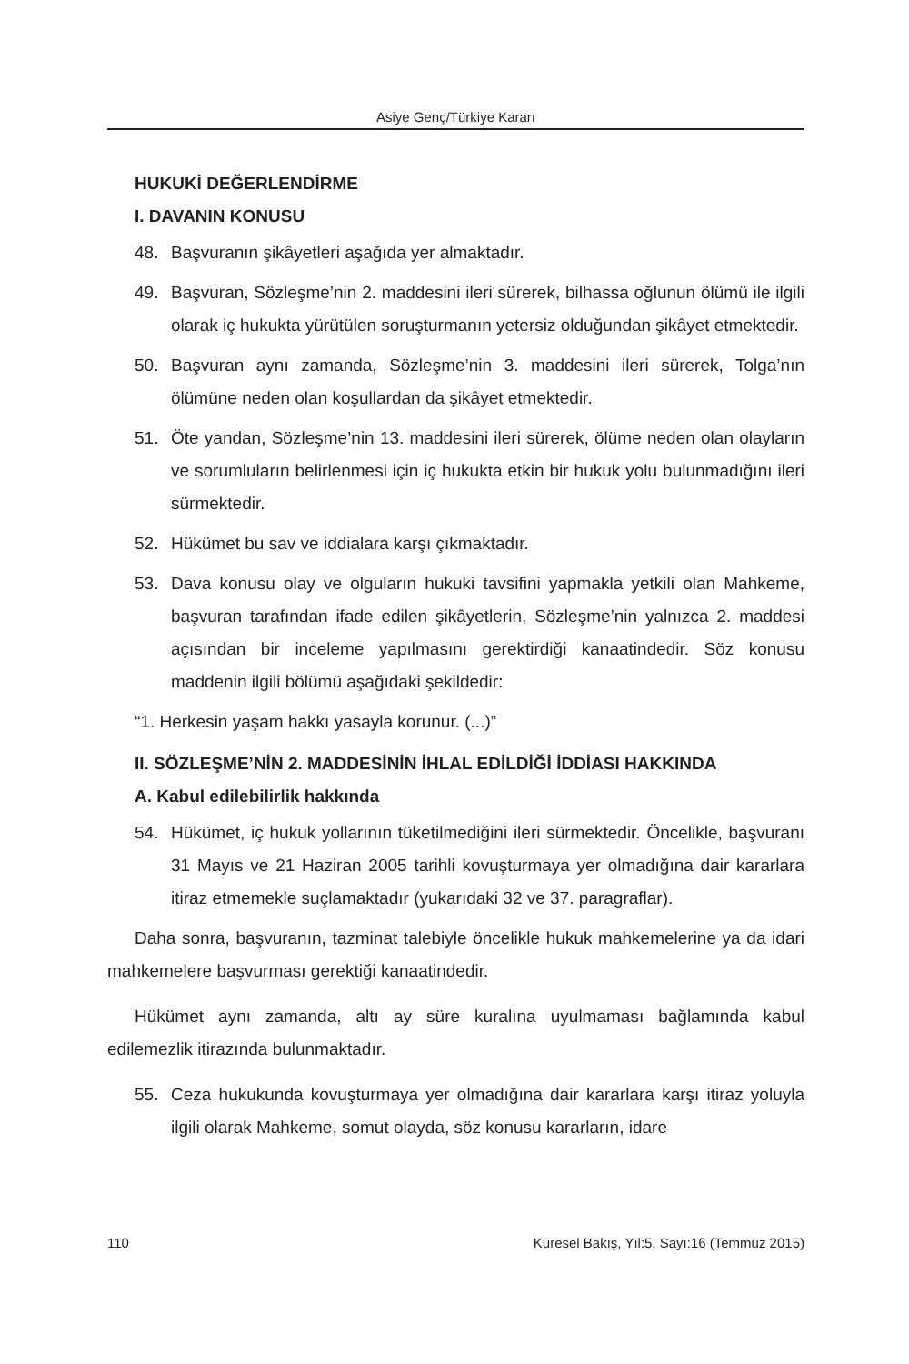Asiye Genç/Türkiye Kararı
HUKUKİ DEĞERLENDİRME
I. DAVANIN KONUSU
48. Başvuranın şikâyetleri aşağıda yer almaktadır.
49. Başvuran, Sözleşme’nin 2. maddesini ileri sürerek, bilhassa oğlunun ölümü ile ilgili olarak iç hukukta yürütülen soruşturmanın yetersiz olduğundan şikâyet etmektedir.
50. Başvuran aynı zamanda, Sözleşme’nin 3. maddesini ileri sürerek, Tolga’nın ölümüne neden olan koşullardan da şikâyet etmektedir.
51. Öte yandan, Sözleşme’nin 13. maddesini ileri sürerek, ölüme neden olan olayların ve sorumluların belirlenmesi için iç hukukta etkin bir hukuk yolu bulunmadığını ileri sürmektedir.
52. Hükümet bu sav ve iddialara karşı çıkmaktadır.
53. Dava konusu olay ve olguların hukuki tavsifini yapmakla yetkili olan Mahkeme, başvuran tarafından ifade edilen şikâyetlerin, Sözleşme’nin yalnızca 2. maddesi açısından bir inceleme yapılmasını gerektirdiği kanaatindedir. Söz konusu maddenin ilgili bölümü aşağıdaki şekildedir:
“1. Herkesin yaşam hakkı yasayla korunur. (...)”
II. SÖZLEŞME’NİN 2. MADDESİNİN İHLAL EDİLDİĞİ İDDİASI HAKKINDA
A. Kabul edilebilirlik hakkında
54. Hükümet, iç hukuk yollarının tüketilmediğini ileri sürmektedir. Öncelikle, başvuranı 31 Mayıs ve 21 Haziran 2005 tarihli kovuşturmaya yer olmadığına dair kararlara itiraz etmemekle suçlamaktadır (yukarıdaki 32 ve 37. paragraflar).
Daha sonra, başvuranın, tazminat talebiyle öncelikle hukuk mahkemelerine ya da idari mahkemelere başvurması gerektiği kanaatindedir.
Hükümet aynı zamanda, altı ay süre kuralına uyulmaması bağlamında kabul edilemezlik itirazında bulunmaktadır.
55. Ceza hukukunda kovuşturmaya yer olmadığına dair kararlara karşı itiraz yoluyla ilgili olarak Mahkeme, somut olayda, söz konusu kararların, idare
110 Küresel Bakış, Yıl:5, Sayı:16 (Temmuz 2015)